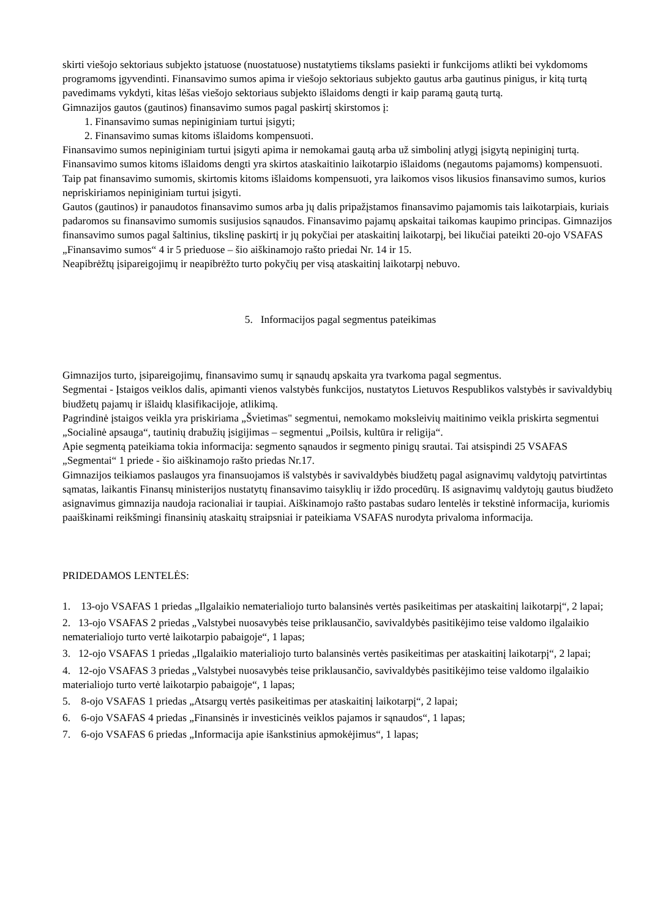skirti viešojo sektoriaus subjekto įstatuose (nuostatuose) nustatytiems tikslams pasiekti ir funkcijoms atlikti bei vykdomoms programoms įgyvendinti. Finansavimo sumos apima ir viešojo sektoriaus subjekto gautus arba gautinus pinigus, ir kitą turtą pavedimams vykdyti, kitas lėšas viešojo sektoriaus subjekto išlaidoms dengti ir kaip paramą gautą turtą.
Gimnazijos gautos (gautinos) finansavimo sumos pagal paskirtį skirstomos į:
1. Finansavimo sumas nepiniginiam turtui įsigyti;
2. Finansavimo sumas kitoms išlaidoms kompensuoti.
Finansavimo sumos nepiniginiam turtui įsigyti apima ir nemokamai gautą arba už simbolinį atlygį įsigytą nepiniginį turtą.
Finansavimo sumos kitoms išlaidoms dengti yra skirtos ataskaitinio laikotarpio išlaidoms (negautoms pajamoms) kompensuoti. Taip pat finansavimo sumomis, skirtomis kitoms išlaidoms kompensuoti, yra laikomos visos likusios finansavimo sumos, kurios nepriskiriamos nepiniginiam turtui įsigyti.
Gautos (gautinos) ir panaudotos finansavimo sumos arba jų dalis pripažįstamos finansavimo pajamomis tais laikotarpiais, kuriais padaromos su finansavimo sumomis susijusios sąnaudos. Finansavimo pajamų apskaitai taikomas kaupimo principas. Gimnazijos finansavimo sumos pagal šaltinius, tikslinę paskirtį ir jų pokyčiai per ataskaitinį laikotarpį, bei likučiai pateikti 20-ojo VSAFAS „Finansavimo sumos“ 4 ir 5 prieduose – šio aiškinamojo rašto priedai Nr. 14 ir 15.
Neapibrėžtų įsipareigojimų ir neapibrėžto turto pokyčių per visą ataskaitinį laikotarpį nebuvo.
5. Informacijos pagal segmentus pateikimas
Gimnazijos turto, įsipareigojimų, finansavimo sumų ir sąnaudų apskaita yra tvarkoma pagal segmentus.
Segmentai - Įstaigos veiklos dalis, apimanti vienos valstybės funkcijos, nustatytos Lietuvos Respublikos valstybės ir savivaldybių biudžetų pajamų ir išlaidų klasifikacijoje, atlikimą.
Pagrindinė įstaigos veikla yra priskiriama „Švietimas" segmentui, nemokamo moksleivių maitinimo veikla priskirta segmentui „Socialinė apsauga“, tautinių drabužių įsigijimas – segmentui „Poilsis, kultūra ir religija“.
Apie segmentą pateikiama tokia informacija: segmento sąnaudos ir segmento pinigų srautai. Tai atsispindi 25 VSAFAS „Segmentai“ 1 priede - šio aiškinamojo rašto priedas Nr.17.
Gimnazijos teikiamos paslaugos yra finansuojamos iš valstybės ir savivaldybės biudžetų pagal asignavimų valdytojų patvirtintas sąmatas, laikantis Finansų ministerijos nustatytų finansavimo taisyklių ir iždo procedūrų. Iš asignavimų valdytojų gautus biudžeto asignavimus gimnazija naudoja racionaliai ir taupiai. Aiškinamojo rašto pastabas sudaro lentelės ir tekstinė informacija, kuriomis paaiškinami reikšmingi finansinių ataskaitų straipsniai ir pateikiama VSAFAS nurodyta privaloma informacija.
PRIDEDAMOS LENTELĖS:
1. 13-ojo VSAFAS 1 priedas „Ilgalaikio nematerialiojo turto balansinės vertės pasikeitimas per ataskaitinį laikotarpį“, 2 lapai;
2. 13-ojo VSAFAS 2 priedas „Valstybei nuosavybės teise priklausančio, savivaldybės pasitikėjimo teise valdomo ilgalaikio nematerialiojo turto vertė laikotarpio pabaigoje“, 1 lapas;
3. 12-ojo VSAFAS 1 priedas „Ilgalaikio materialiojo turto balansinės vertės pasikeitimas per ataskaitinį laikotarpį“, 2 lapai;
4. 12-ojo VSAFAS 3 priedas „Valstybei nuosavybės teise priklausančio, savivaldybės pasitikėjimo teise valdomo ilgalaikio materialiojo turto vertė laikotarpio pabaigoje“, 1 lapas;
5. 8-ojo VSAFAS 1 priedas „Atsargų vertės pasikeitimas per ataskaitinį laikotarpį“, 2 lapai;
6. 6-ojo VSAFAS 4 priedas „Finansinės ir investicinės veiklos pajamos ir sąnaudos“, 1 lapas;
7. 6-ojo VSAFAS 6 priedas „Informacija apie išankstinius apmokėjimus“, 1 lapas;